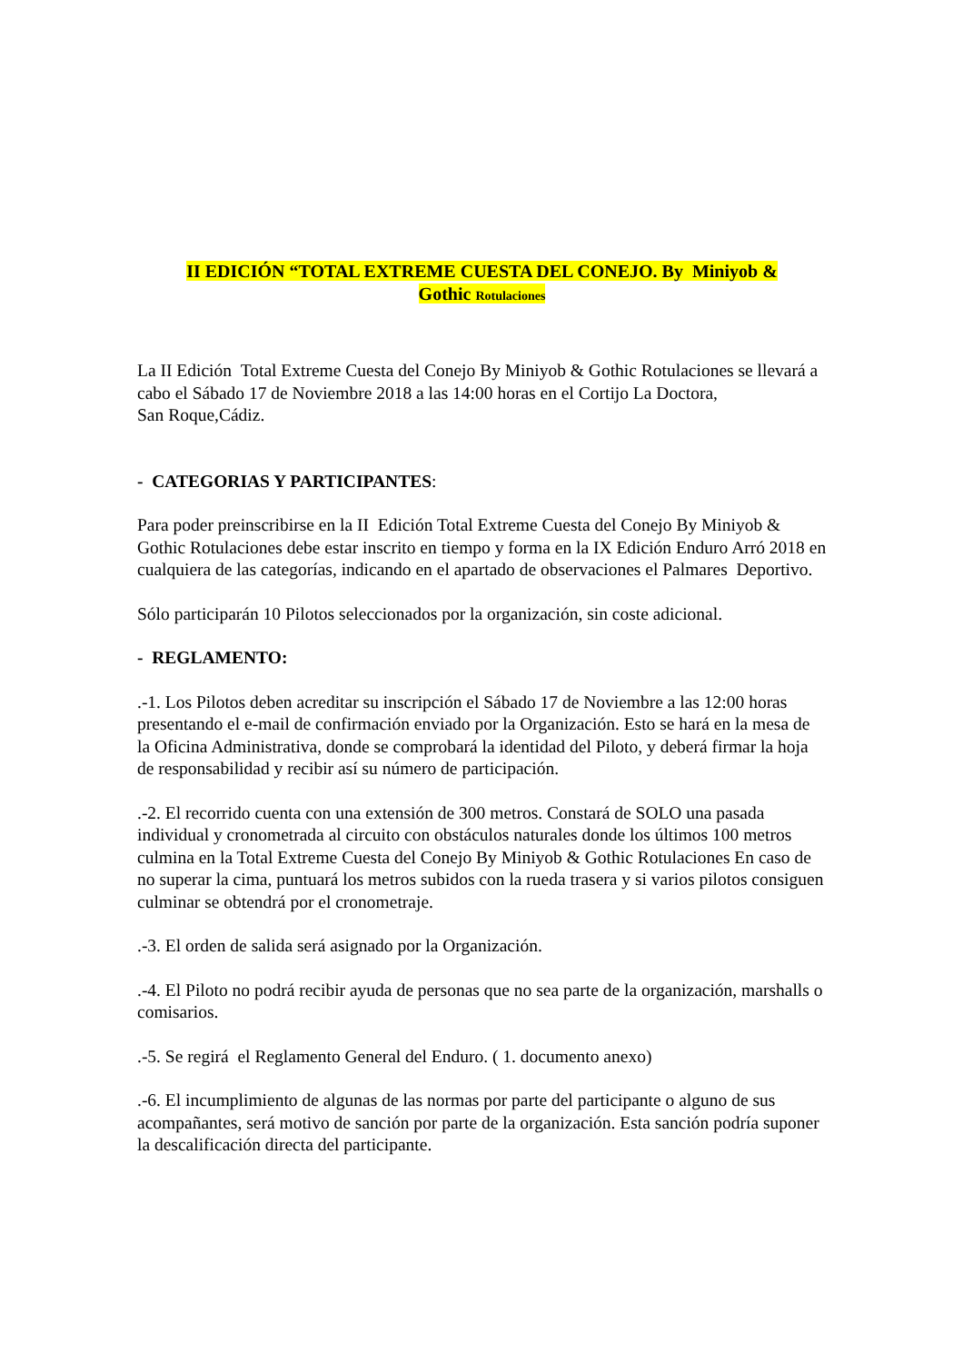II EDICIÓN “TOTAL EXTREME CUESTA DEL CONEJO. By Miniyob &
Gothic Rotulaciones
La II Edición Total Extreme Cuesta del Conejo By Miniyob & Gothic Rotulaciones se llevará a cabo el Sábado 17 de Noviembre 2018 a las 14:00 horas en el Cortijo La Doctora,
San Roque,Cádiz.
- CATEGORIAS Y PARTICIPANTES:
Para poder preinscribirse en la II Edición Total Extreme Cuesta del Conejo By Miniyob & Gothic Rotulaciones debe estar inscrito en tiempo y forma en la IX Edición Enduro Arró 2018 en cualquiera de las categorías, indicando en el apartado de observaciones el Palmares Deportivo.
Sólo participarán 10 Pilotos seleccionados por la organización, sin coste adicional.
- REGLAMENTO:
.-1. Los Pilotos deben acreditar su inscripción el Sábado 17 de Noviembre a las 12:00 horas presentando el e-mail de confirmación enviado por la Organización. Esto se hará en la mesa de la Oficina Administrativa, donde se comprobará la identidad del Piloto, y deberá firmar la hoja de responsabilidad y recibir así su número de participación.
.-2. El recorrido cuenta con una extensión de 300 metros. Constará de SOLO una pasada individual y cronometrada al circuito con obstáculos naturales donde los últimos 100 metros culmina en la Total Extreme Cuesta del Conejo By Miniyob & Gothic Rotulaciones En caso de no superar la cima, puntuará los metros subidos con la rueda trasera y si varios pilotos consiguen culminar se obtendrá por el cronometraje.
.-3. El orden de salida será asignado por la Organización.
.-4. El Piloto no podrá recibir ayuda de personas que no sea parte de la organización, marshalls o comisarios.
.-5. Se regirá el Reglamento General del Enduro. ( 1. documento anexo)
.-6. El incumplimiento de algunas de las normas por parte del participante o alguno de sus acompañantes, será motivo de sanción por parte de la organización. Esta sanción podría suponer la descalificación directa del participante.